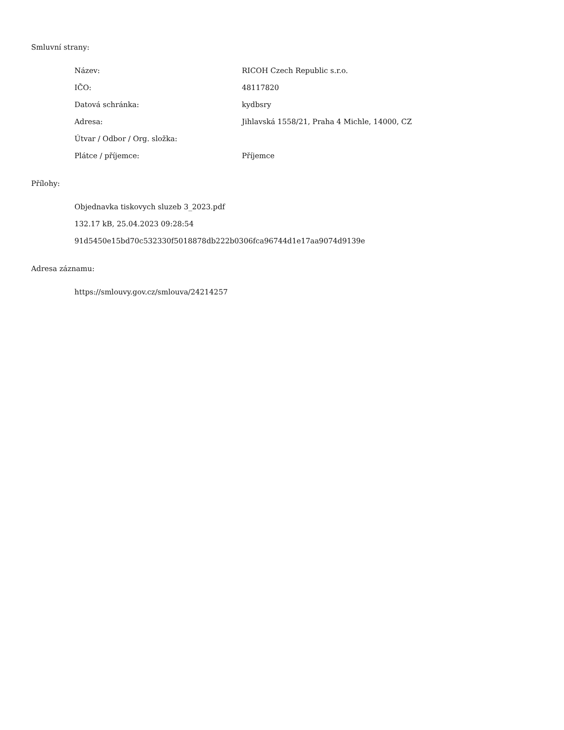Smluvní strany:
| Název: | RICOH Czech Republic s.r.o. |
| IČO: | 48117820 |
| Datová schránka: | kydbsry |
| Adresa: | Jihlavská 1558/21, Praha 4 Michle, 14000, CZ |
| Útvar / Odbor / Org. složka: | |
| Plátce / příjemce: | Příjemce |
Přílohy:
Objednavka tiskovych sluzeb 3_2023.pdf
132.17 kB, 25.04.2023 09:28:54
91d5450e15bd70c532330f5018878db222b0306fca96744d1e17aa9074d9139e
Adresa záznamu:
https://smlouvy.gov.cz/smlouva/24214257